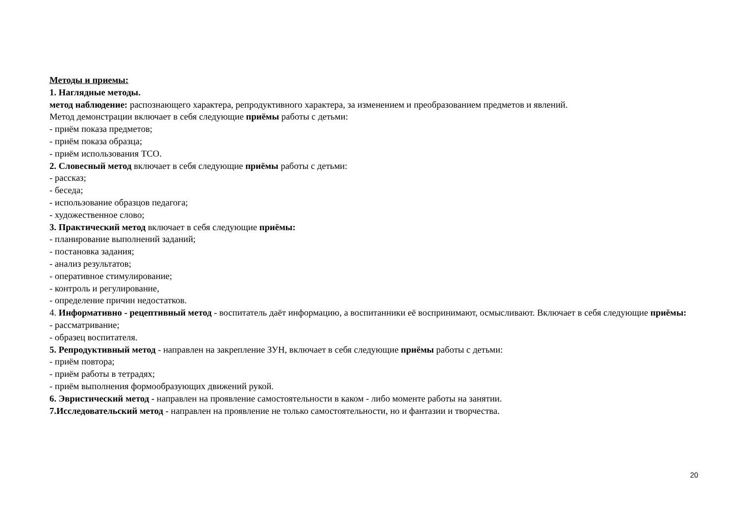Методы и приемы:
1. Наглядные методы.
метод наблюдение: распознающего характера, репродуктивного характера, за изменением и преобразованием предметов и явлений.
Метод демонстрации включает в себя следующие приёмы работы с детьми:
- приём показа предметов;
- приём показа образца;
- приём использования ТСО.
2. Словесный метод включает в себя следующие приёмы работы с детьми:
- рассказ;
- беседа;
- использование образцов педагога;
- художественное слово;
3. Практический метод включает в себя следующие приёмы:
- планирование выполнений заданий;
- постановка задания;
- анализ результатов;
- оперативное стимулирование;
- контроль и регулирование,
- определение причин недостатков.
4. Информативно - рецептивный метод - воспитатель даёт информацию, а воспитанники её воспринимают, осмысливают. Включает в себя следующие приёмы:
- рассматривание;
- образец воспитателя.
5. Репродуктивный метод - направлен на закрепление ЗУН, включает в себя следующие приёмы работы с детьми:
- приём повтора;
- приём работы в тетрадях;
- приём выполнения формообразующих движений рукой.
6. Эвристический метод - направлен на проявление самостоятельности в каком - либо моменте работы на занятии.
7.Исследовательский метод - направлен на проявление не только самостоятельности, но и фантазии и творчества.
20